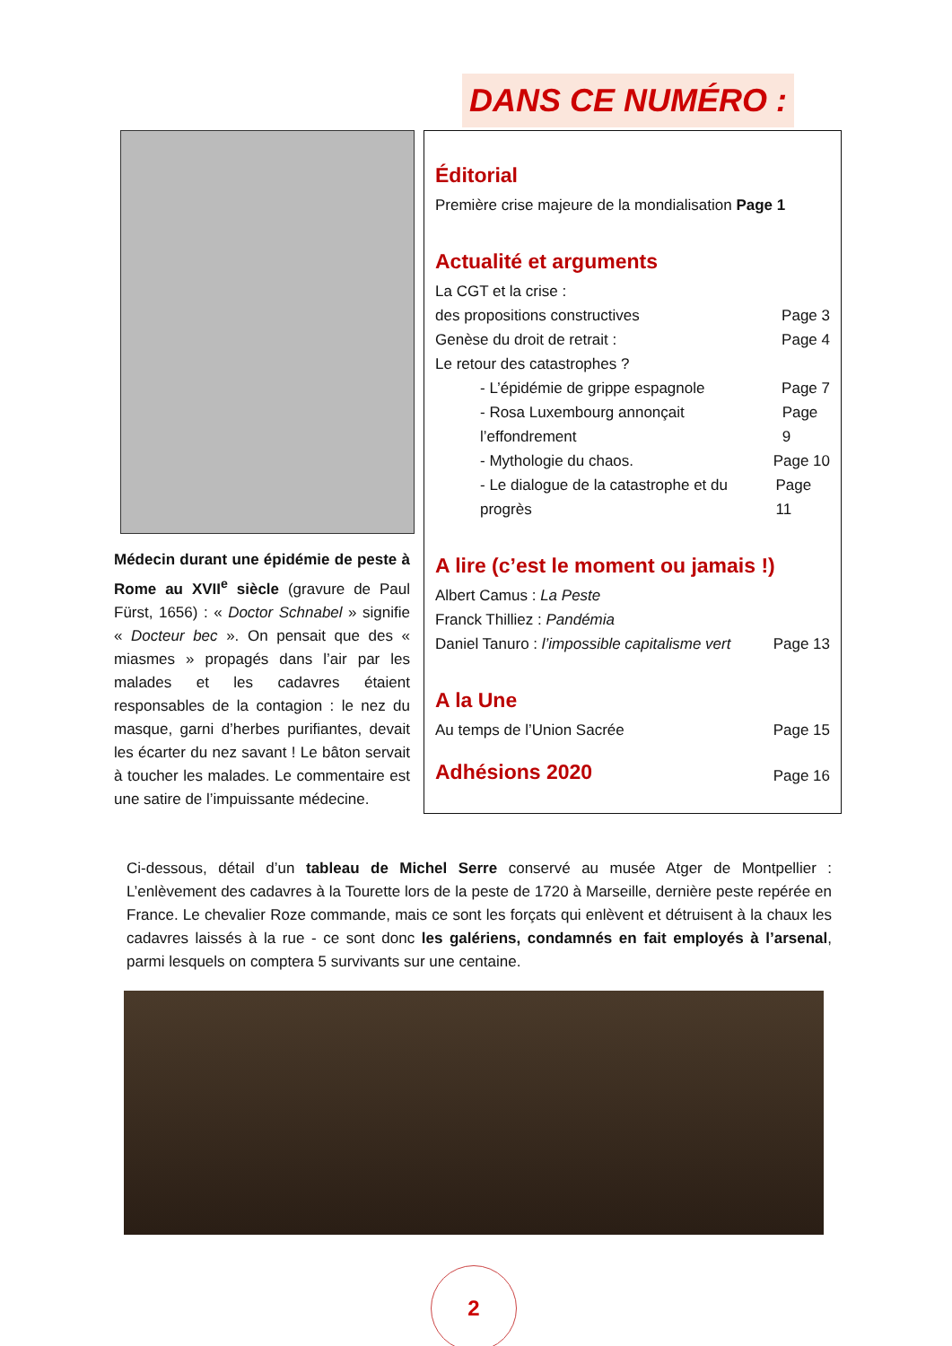DANS CE NUMÉRO :
Médecin durant une épidémie de peste à Rome au XVII<sup>e</sup> siècle (gravure de Paul Fürst, 1656) : « Doctor Schnabel » signifie « Docteur bec ». On pensait que des « miasmes » propagés dans l’air par les malades et les cadavres étaient responsables de la contagion : le nez du masque, garni d’herbes purifiantes, devait les écarter du nez savant ! Le bâton servait à toucher les malades. Le commentaire est une satire de l’impuissante médecine.
Éditorial
Première crise majeure de la mondialisation Page 1
Actualité et arguments
La CGT et la crise :
des propositions constructives Page 3
Genèse du droit de retrait : Page 4
Le retour des catastrophes ?
- L’épidémie de grippe espagnole Page 7
- Rosa Luxembourg annonçait l’effondrement Page 9
- Mythologie du chaos. Page 10
- Le dialogue de la catastrophe et du progrès Page 11
A lire (c’est le moment ou jamais !)
Albert Camus : La Peste
Franck Thilliez : Pandémia
Daniel Tanuro : l’impossible capitalisme vert Page 13
A la Une
Au temps de l’Union Sacrée Page 15
Adhésions 2020
Page 16
Ci-dessous, détail d’un tableau de Michel Serre conservé au musée Atger de Montpellier : L’enlèvement des cadavres à la Tourette lors de la peste de 1720 à Marseille, dernière peste repérée en France. Le chevalier Roze commande, mais ce sont les forçats qui enlèvent et détruisent à la chaux les cadavres laissés à la rue - ce sont donc les galériens, condamnés en fait employés à l’arsenal, parmi lesquels on comptera 5 survivants sur une centaine.
2